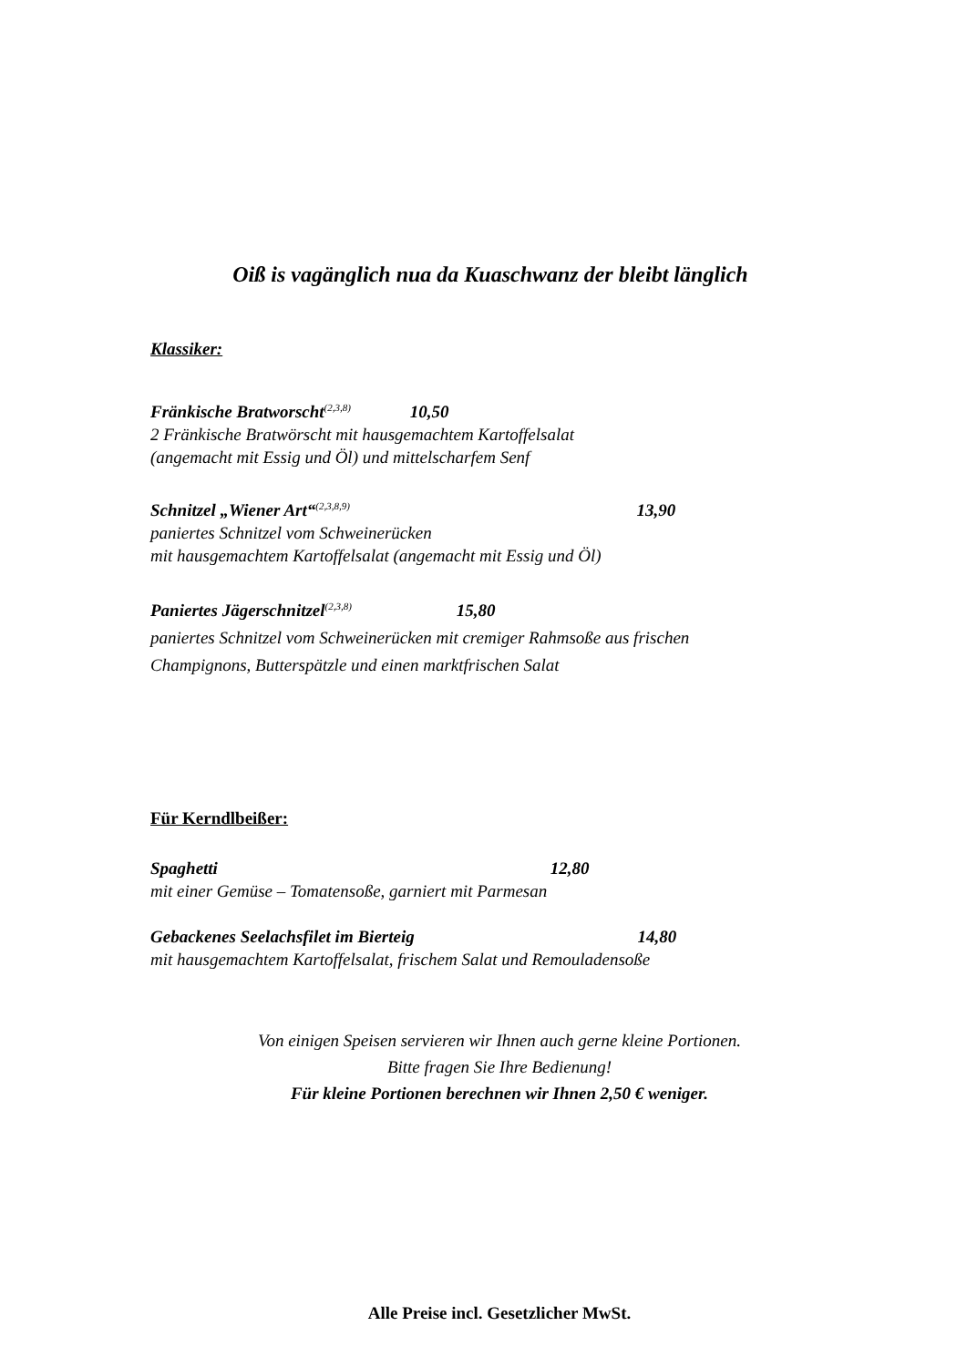Oiß is vagänglich nua da Kuaschwanz der bleibt länglich
Klassiker:
Fränkische Bratworscht<sup>(2,3,8)</sup> 10,50
2 Fränkische Bratwörscht mit hausgemachtem Kartoffelsalat
(angemacht mit Essig und Öl) und mittelscharfem Senf
Schnitzel „Wiener Art“<sup>(2,3,8,9)</sup> 13,90
paniertes Schnitzel vom Schweinerücken
mit hausgemachtem Kartoffelsalat (angemacht mit Essig und Öl)
Paniertes Jägerschnitzel<sup>(2,3,8)</sup> 15,80
paniertes Schnitzel vom Schweinerücken mit cremiger Rahmsoße aus frischen
Champignons, Butterspätzle und einen marktfrischen Salat
Für Kerndlbeißer:
Spaghetti 12,80
mit einer Gemüse – Tomatensoße, garniert mit Parmesan
Gebackenes Seelachsfilet im Bierteig 14,80
mit hausgemachtem Kartoffelsalat, frischem Salat und Remouladensoße
Von einigen Speisen servieren wir Ihnen auch gerne kleine Portionen.
Bitte fragen Sie Ihre Bedienung!
Für kleine Portionen berechnen wir Ihnen 2,50 € weniger.
Alle Preise incl. Gesetzlicher MwSt.